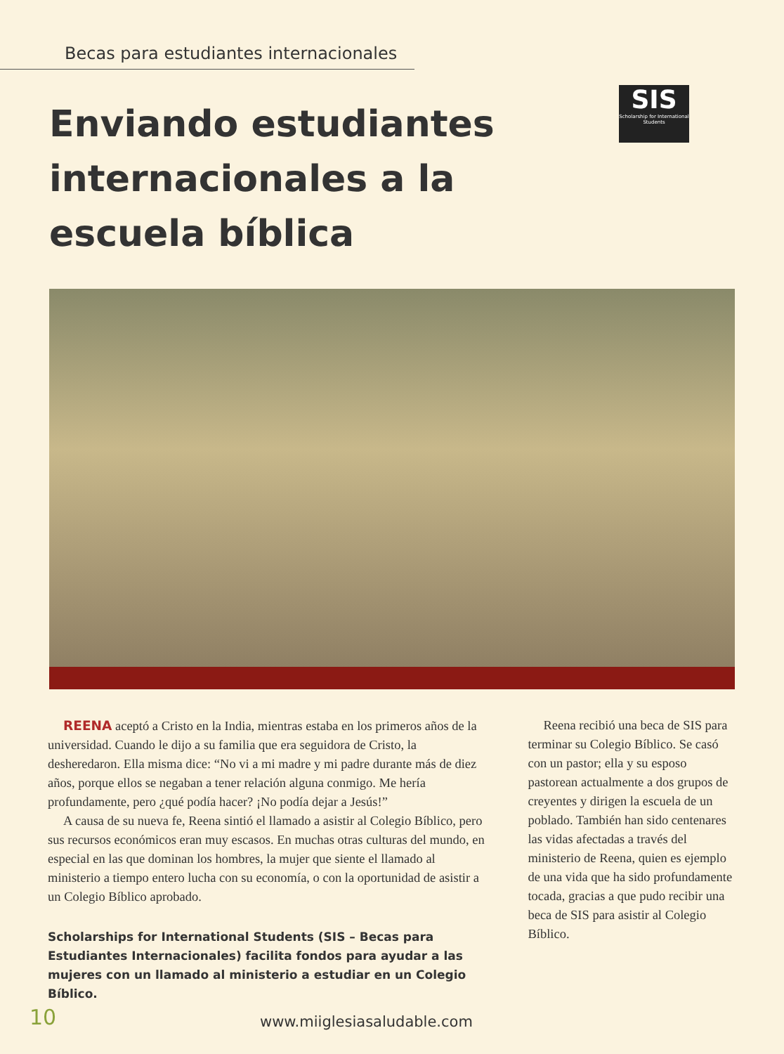Becas para estudiantes internacionales
Enviando estudiantes
internacionales a la escuela bíblica
SIS
Scholarship for International Students
REENA aceptó a Cristo en la India, mientras estaba en los primeros años de la universidad. Cuando le dijo a su familia que era seguidora de Cristo, la desheredaron. Ella misma dice: “No vi a mi madre y mi padre durante más de diez años, porque ellos se negaban a tener relación alguna conmigo. Me hería profundamente, pero ¿qué podía hacer? ¡No podía dejar a Jesús!”
A causa de su nueva fe, Reena sintió el llamado a asistir al Colegio Bíblico, pero sus recursos económicos eran muy escasos. En muchas otras culturas del mundo, en especial en las que dominan los hombres, la mujer que siente el llamado al ministerio a tiempo entero lucha con su economía, o con la oportunidad de asistir a un Colegio Bíblico aprobado.
Scholarships for International Students (SIS – Becas para Estudiantes Internacionales) facilita fondos para ayudar a las mujeres con un llamado al ministerio a estudiar en un Colegio Bíblico.
Reena recibió una beca de SIS para terminar su Colegio Bíblico. Se casó con un pastor; ella y su esposo pastorean actualmente a dos grupos de creyentes y dirigen la escuela de un poblado. También han sido centenares las vidas afectadas a través del ministerio de Reena, quien es ejemplo de una vida que ha sido profundamente tocada, gracias a que pudo recibir una beca de SIS para asistir al Colegio Bíblico.
10
www.miiglesiasaludable.com